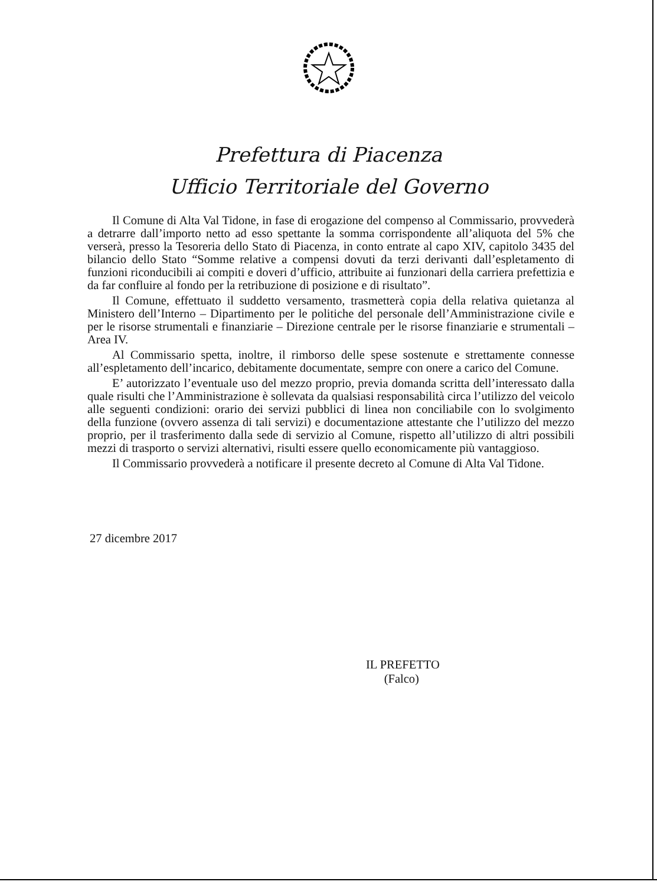Prefettura di Piacenza
Ufficio Territoriale del Governo
Il Comune di Alta Val Tidone, in fase di erogazione del compenso al Commissario, provvederà a detrarre dall’importo netto ad esso spettante la somma corrispondente all’aliquota del 5% che verserà, presso la Tesoreria dello Stato di Piacenza, in conto entrate al capo XIV, capitolo 3435 del bilancio dello Stato “Somme relative a compensi dovuti da terzi derivanti dall’espletamento di funzioni riconducibili ai compiti e doveri d’ufficio, attribuite ai funzionari della carriera prefettizia e da far confluire al fondo per la retribuzione di posizione e di risultato”.
Il Comune, effettuato il suddetto versamento, trasmetterà copia della relativa quietanza al Ministero dell’Interno – Dipartimento per le politiche del personale dell’Amministrazione civile e per le risorse strumentali e finanziarie – Direzione centrale per le risorse finanziarie e strumentali – Area IV.
Al Commissario spetta, inoltre, il rimborso delle spese sostenute e strettamente connesse all’espletamento dell’incarico, debitamente documentate, sempre con onere a carico del Comune.
E’ autorizzato l’eventuale uso del mezzo proprio, previa domanda scritta dell’interessato dalla quale risulti che l’Amministrazione è sollevata da qualsiasi responsabilità circa l’utilizzo del veicolo alle seguenti condizioni: orario dei servizi pubblici di linea non conciliabile con lo svolgimento della funzione (ovvero assenza di tali servizi) e documentazione attestante che l’utilizzo del mezzo proprio, per il trasferimento dalla sede di servizio al Comune, rispetto all’utilizzo di altri possibili mezzi di trasporto o servizi alternativi, risulti essere quello economicamente più vantaggioso.
Il Commissario provvederà a notificare il presente decreto al Comune di Alta Val Tidone.
27 dicembre 2017
IL PREFETTO
(Falco)